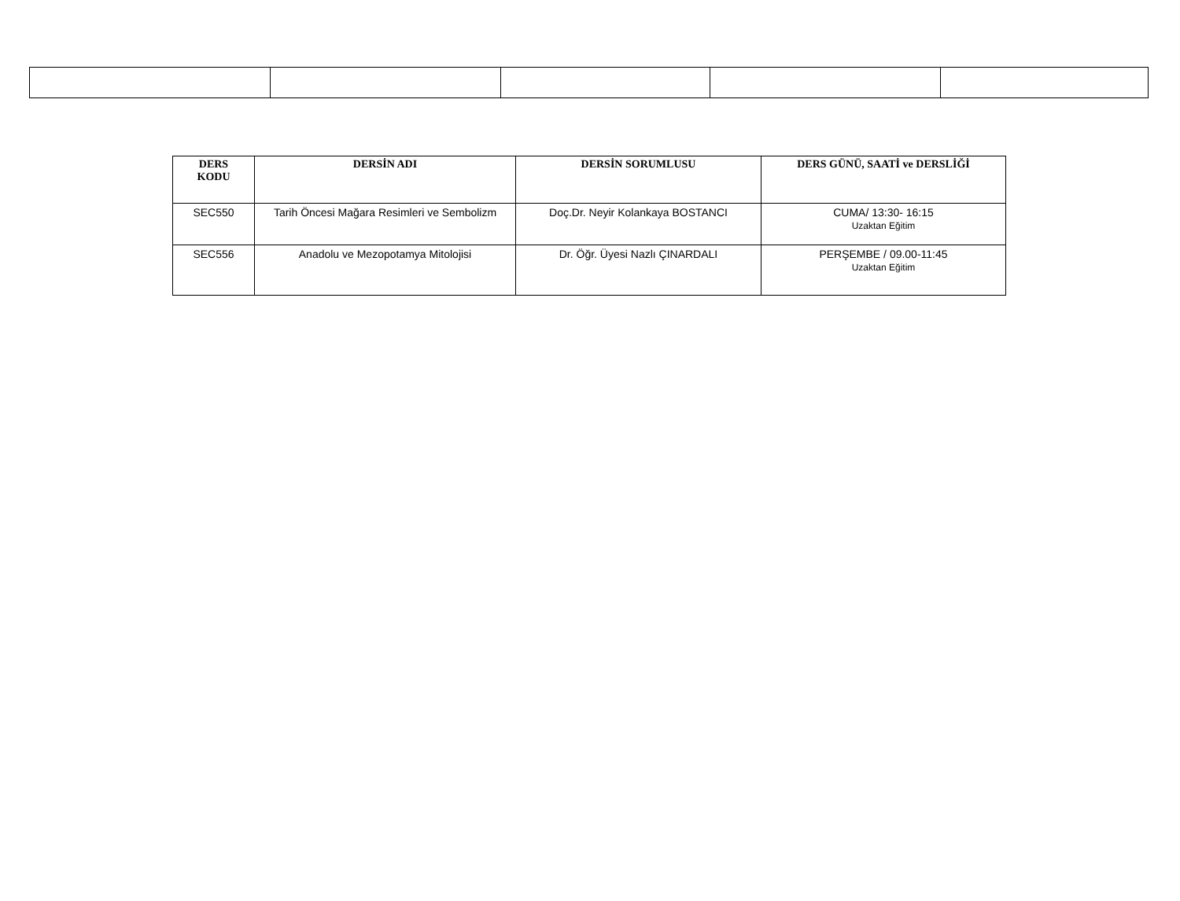| DERS KODU | DERSİN ADI | DERSİN SORUMLUSU | DERS GÜNÜ, SAATİ ve DERSLİĞİ |
| --- | --- | --- | --- |
| SEC550 | Tarih Öncesi Mağara Resimleri ve Sembolizm | Doç.Dr. Neyir Kolankaya BOSTANCI | CUMA/ 13:30- 16:15 Uzaktan Eğitim |
| SEC556 | Anadolu ve Mezopotamya Mitolojisi | Dr. Öğr. Üyesi Nazlı ÇINARDALI | PERŞEMBE / 09.00-11:45 Uzaktan Eğitim |